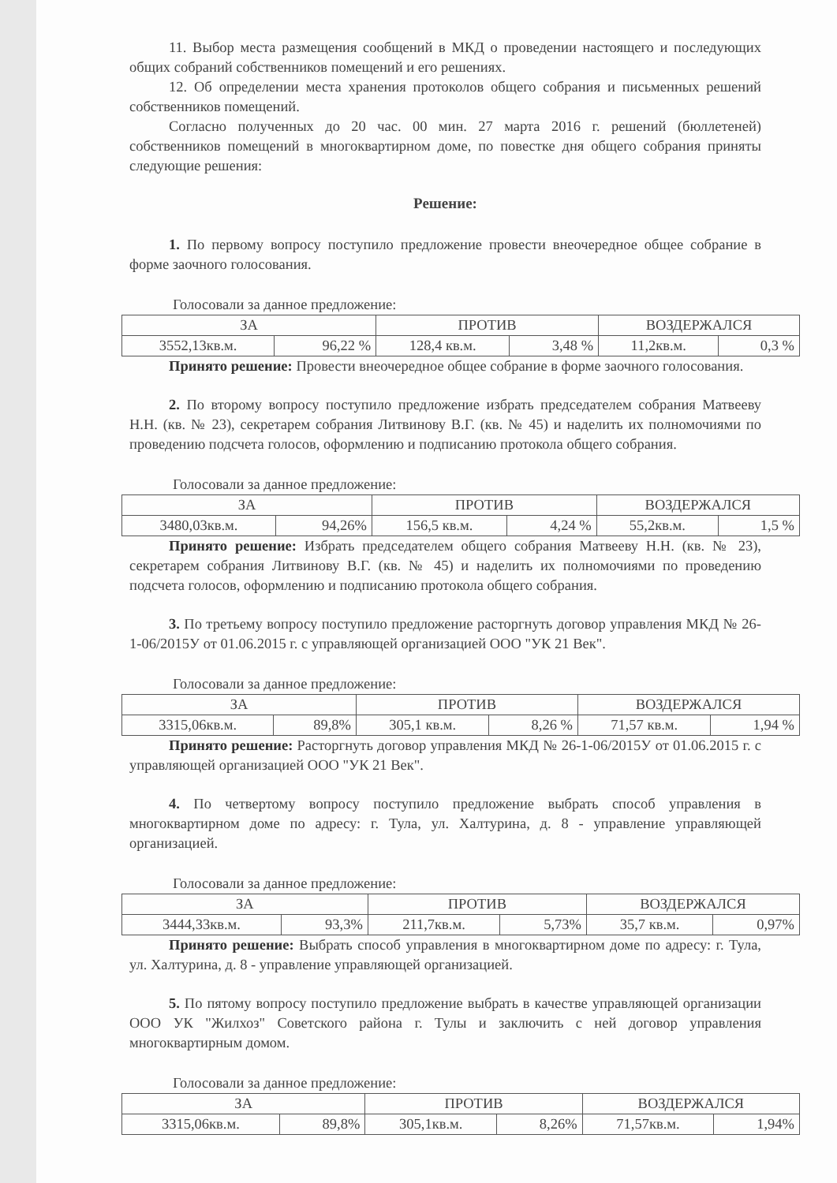11. Выбор места размещения сообщений в МКД о проведении настоящего и последующих общих собраний собственников помещений и его решениях.
12. Об определении места хранения протоколов общего собрания и письменных решений собственников помещений.
Согласно полученных до 20 час. 00 мин. 27 марта 2016 г. решений (бюллетеней) собственников помещений в многоквартирном доме, по повестке дня общего собрания приняты следующие решения:
Решение:
1. По первому вопросу поступило предложение провести внеочередное общее собрание в форме заочного голосования.
Голосовали за данное предложение:
| ЗА | | ПРОТИВ | | ВОЗДЕРЖАЛСЯ | |
| --- | --- | --- | --- | --- | --- |
| 3552,13кв.м. | 96,22 % | 128,4 кв.м. | 3,48 % | 11,2кв.м. | 0,3 % |
Принято решение: Провести внеочередное общее собрание в форме заочного голосования.
2. По второму вопросу поступило предложение избрать председателем собрания Матвееву Н.Н. (кв. № 23), секретарем собрания Литвинову В.Г. (кв. № 45) и наделить их полномочиями по проведению подсчета голосов, оформлению и подписанию протокола общего собрания.
Голосовали за данное предложение:
| ЗА | | ПРОТИВ | | ВОЗДЕРЖАЛСЯ | |
| --- | --- | --- | --- | --- | --- |
| 3480,03кв.м. | 94,26% | 156,5 кв.м. | 4,24 % | 55,2кв.м. | 1,5 % |
Принято решение: Избрать председателем общего собрания Матвееву Н.Н. (кв. № 23), секретарем собрания Литвинову В.Г. (кв. № 45) и наделить их полномочиями по проведению подсчета голосов, оформлению и подписанию протокола общего собрания.
3. По третьему вопросу поступило предложение расторгнуть договор управления МКД № 26-1-06/2015У от 01.06.2015 г. с управляющей организацией ООО "УК 21 Век".
Голосовали за данное предложение:
| ЗА | | ПРОТИВ | | ВОЗДЕРЖАЛСЯ | |
| --- | --- | --- | --- | --- | --- |
| 3315,06кв.м. | 89,8% | 305,1 кв.м. | 8,26 % | 71,57 кв.м. | 1,94 % |
Принято решение: Расторгнуть договор управления МКД № 26-1-06/2015У от 01.06.2015 г. с управляющей организацией ООО "УК 21 Век".
4. По четвертому вопросу поступило предложение выбрать способ управления в многоквартирном доме по адресу: г. Тула, ул. Халтурина, д. 8 - управление управляющей организацией.
Голосовали за данное предложение:
| ЗА | | ПРОТИВ | | ВОЗДЕРЖАЛСЯ | |
| --- | --- | --- | --- | --- | --- |
| 3444,33кв.м. | 93,3% | 211,7кв.м. | 5,73% | 35,7 кв.м. | 0,97% |
Принято решение: Выбрать способ управления в многоквартирном доме по адресу: г. Тула, ул. Халтурина, д. 8 - управление управляющей организацией.
5. По пятому вопросу поступило предложение выбрать в качестве управляющей организации ООО УК "Жилхоз" Советского района г. Тулы и заключить с ней договор управления многоквартирным домом.
Голосовали за данное предложение:
| ЗА | | ПРОТИВ | | ВОЗДЕРЖАЛСЯ | |
| --- | --- | --- | --- | --- | --- |
| 3315,06кв.м. | 89,8% | 305,1кв.м. | 8,26% | 71,57кв.м. | 1,94% |